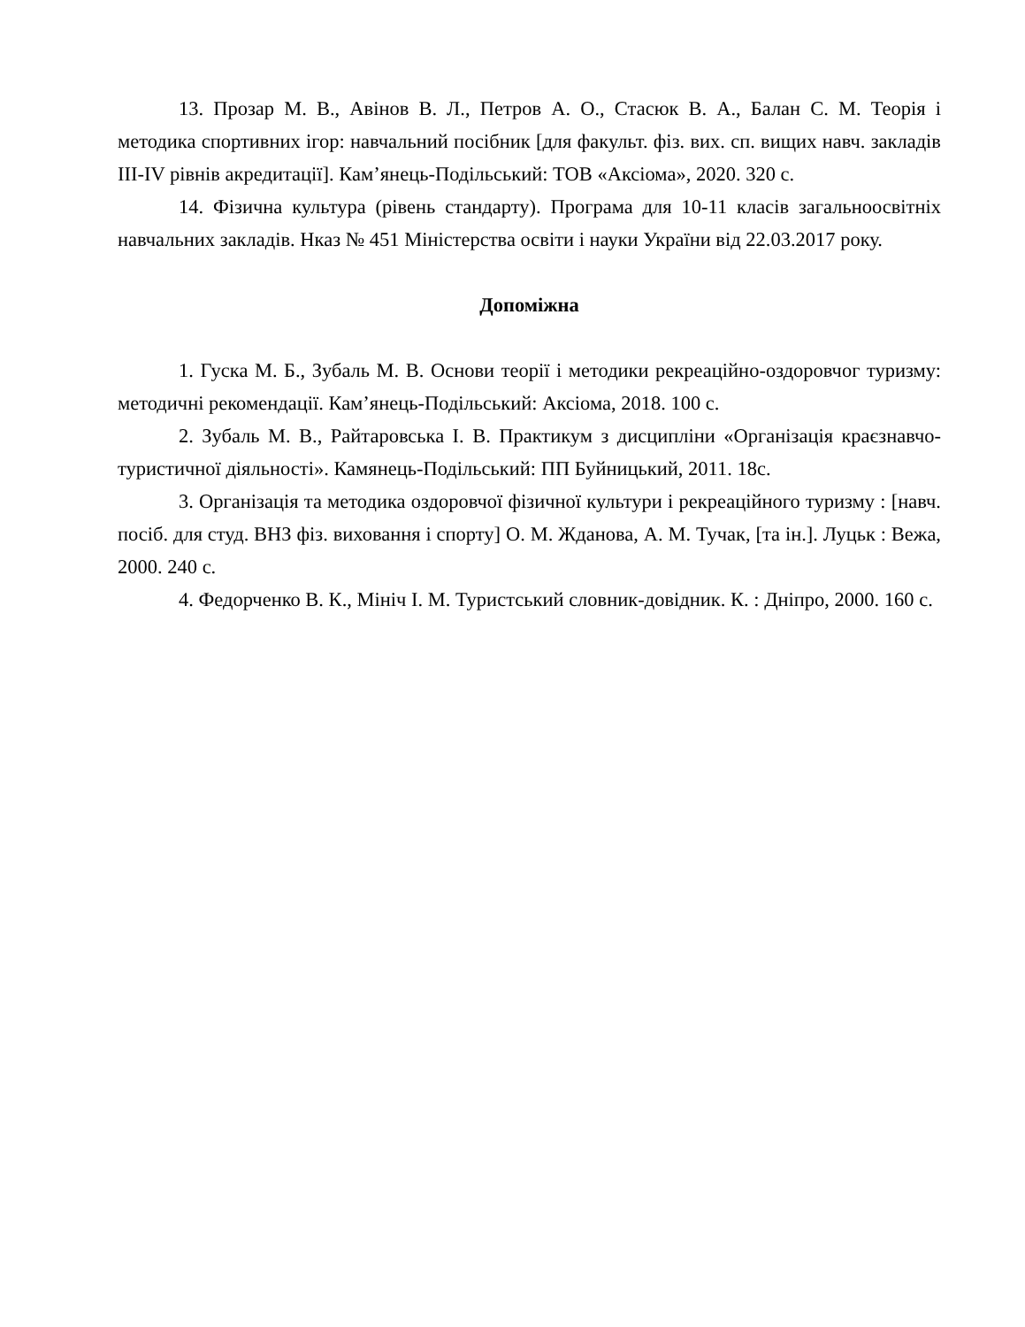13. Прозар М. В., Авінов В. Л., Петров А. О., Стасюк В. А., Балан С. М. Теорія і методика спортивних ігор: навчальний посібник [для факульт. фіз. вих. сп. вищих навч. закладів III-IV рівнів акредитації]. Кам’янець-Подільський: ТОВ «Аксіома», 2020. 320 с.
14. Фізична культура (рівень стандарту). Програма для 10-11 класів загальноосвітніх навчальних закладів. Нказ № 451 Міністерства освіти і науки України від 22.03.2017 року.
Допоміжна
1. Гуска М. Б., Зубаль М. В. Основи теорії і методики рекреаційно-оздоровчог туризму: методичні рекомендації. Кам’янець-Подільський: Аксіома, 2018. 100 с.
2. Зубаль М. В., Райтаровська І. В. Практикум з дисципліни «Організація краєзнавчо-туристичної діяльності». Камянець-Подільський: ПП Буйницький, 2011. 18с.
3. Організація та методика оздоровчої фізичної культури і рекреаційного туризму : [навч. посіб. для студ. ВНЗ фіз. виховання і спорту] О. М. Жданова, А. М. Тучак, [та ін.]. Луцьк : Вежа, 2000. 240 с.
4. Федорченко В. К., Мініч І. М. Туристський словник-довідник. К. : Дніпро, 2000. 160 с.